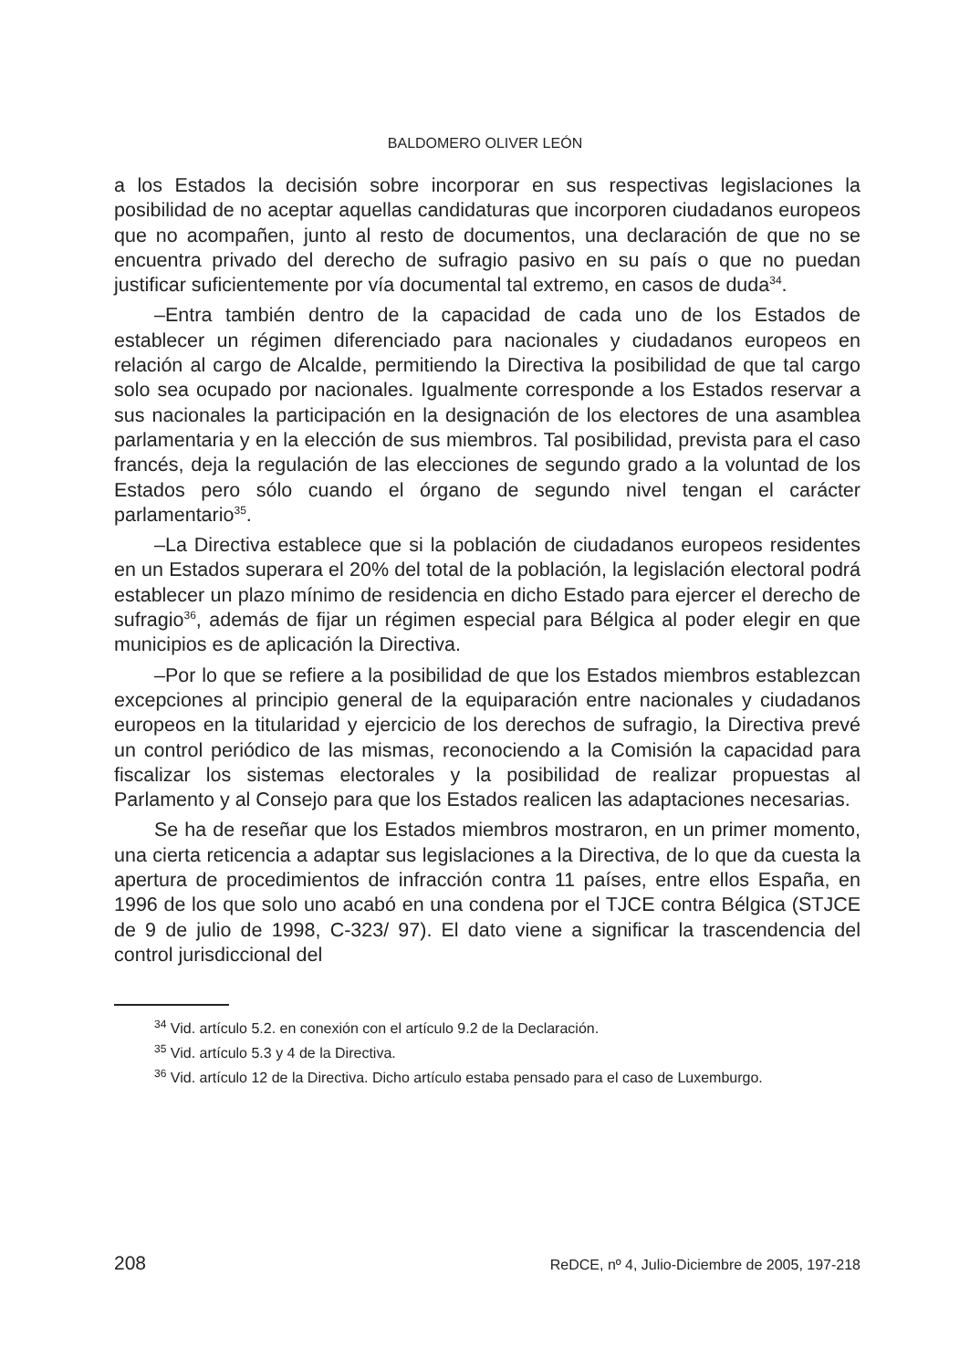BALDOMERO OLIVER LEÓN
a los Estados la decisión sobre incorporar en sus respectivas legislaciones la posibilidad de no aceptar aquellas candidaturas que incorporen ciudadanos europeos que no acompañen, junto al resto de documentos, una declaración de que no se encuentra privado del derecho de sufragio pasivo en su país o que no puedan justificar suficientemente por vía documental tal extremo, en casos de duda<sup>34</sup>.
–Entra también dentro de la capacidad de cada uno de los Estados de establecer un régimen diferenciado para nacionales y ciudadanos europeos en relación al cargo de Alcalde, permitiendo la Directiva la posibilidad de que tal cargo solo sea ocupado por nacionales. Igualmente corresponde a los Estados reservar a sus nacionales la participación en la designación de los electores de una asamblea parlamentaria y en la elección de sus miembros. Tal posibilidad, prevista para el caso francés, deja la regulación de las elecciones de segundo grado a la voluntad de los Estados pero sólo cuando el órgano de segundo nivel tengan el carácter parlamentario<sup>35</sup>.
–La Directiva establece que si la población de ciudadanos europeos residentes en un Estados superara el 20% del total de la población, la legislación electoral podrá establecer un plazo mínimo de residencia en dicho Estado para ejercer el derecho de sufragio<sup>36</sup>, además de fijar un régimen especial para Bélgica al poder elegir en que municipios es de aplicación la Directiva.
–Por lo que se refiere a la posibilidad de que los Estados miembros establezcan excepciones al principio general de la equiparación entre nacionales y ciudadanos europeos en la titularidad y ejercicio de los derechos de sufragio, la Directiva prevé un control periódico de las mismas, reconociendo a la Comisión la capacidad para fiscalizar los sistemas electorales y la posibilidad de realizar propuestas al Parlamento y al Consejo para que los Estados realicen las adaptaciones necesarias.
Se ha de reseñar que los Estados miembros mostraron, en un primer momento, una cierta reticencia a adaptar sus legislaciones a la Directiva, de lo que da cuesta la apertura de procedimientos de infracción contra 11 países, entre ellos España, en 1996 de los que solo uno acabó en una condena por el TJCE contra Bélgica (STJCE de 9 de julio de 1998, C-323/ 97). El dato viene a significar la trascendencia del control jurisdiccional del
<sup>34</sup> Vid. artículo 5.2. en conexión con el artículo 9.2 de la Declaración.
<sup>35</sup> Vid. artículo 5.3 y 4 de la Directiva.
<sup>36</sup> Vid. artículo 12 de la Directiva. Dicho artículo estaba pensado para el caso de Luxemburgo.
208 ReDCE, nº 4, Julio-Diciembre de 2005, 197-218